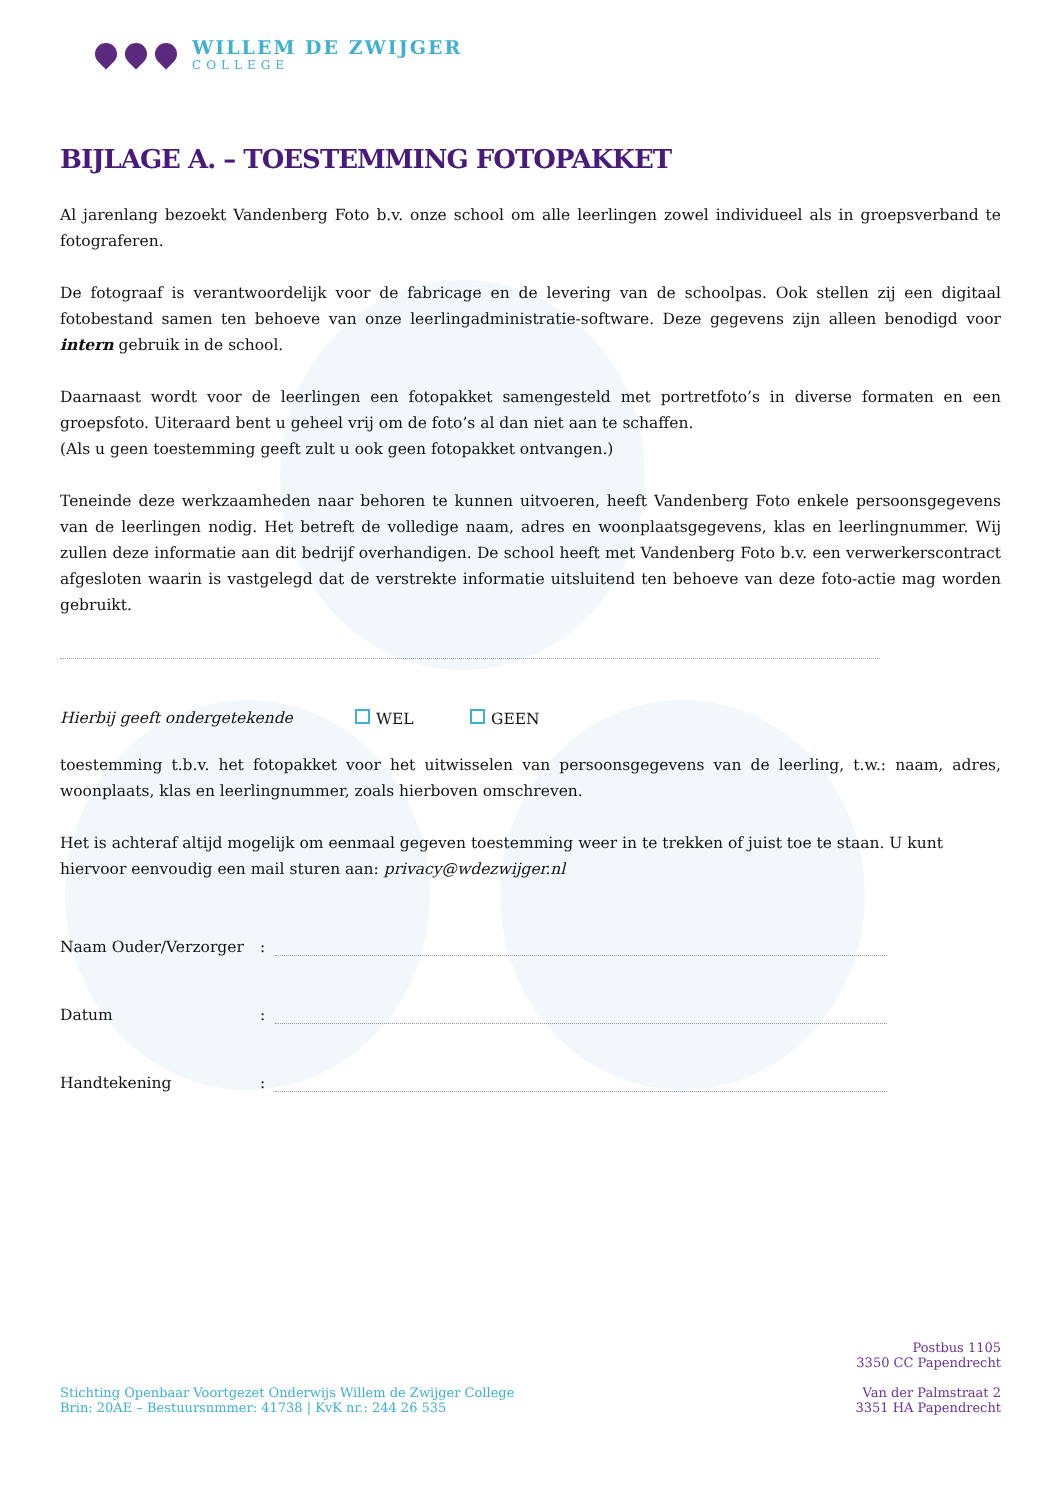WILLEM DE ZWIJGER
COLLEGE
BIJLAGE A. – TOESTEMMING FOTOPAKKET
Al jarenlang bezoekt Vandenberg Foto b.v. onze school om alle leerlingen zowel individueel als in groepsverband te fotograferen.
De fotograaf is verantwoordelijk voor de fabricage en de levering van de schoolpas. Ook stellen zij een digitaal fotobestand samen ten behoeve van onze leerlingadministratie-software. Deze gegevens zijn alleen benodigd voor intern gebruik in de school.
Daarnaast wordt voor de leerlingen een fotopakket samengesteld met portretfoto’s in diverse formaten en een groepsfoto. Uiteraard bent u geheel vrij om de foto’s al dan niet aan te schaffen.
(Als u geen toestemming geeft zult u ook geen fotopakket ontvangen.)
Teneinde deze werkzaamheden naar behoren te kunnen uitvoeren, heeft Vandenberg Foto enkele persoonsgegevens van de leerlingen nodig. Het betreft de volledige naam, adres en woonplaatsgegevens, klas en leerlingnummer. Wij zullen deze informatie aan dit bedrijf overhandigen. De school heeft met Vandenberg Foto b.v. een verwerkerscontract afgesloten waarin is vastgelegd dat de verstrekte informatie uitsluitend ten behoeve van deze foto-actie mag worden gebruikt.
Hierbij geeft ondergetekende WEL GEEN
toestemming t.b.v. het fotopakket voor het uitwisselen van persoonsgegevens van de leerling, t.w.: naam, adres, woonplaats, klas en leerlingnummer, zoals hierboven omschreven.
Het is achteraf altijd mogelijk om eenmaal gegeven toestemming weer in te trekken of juist toe te staan. U kunt hiervoor eenvoudig een mail sturen aan: privacy@wdezwijger.nl
Naam Ouder/Verzorger:
Datum:
Handtekening:
Stichting Openbaar Voortgezet Onderwijs Willem de Zwijger College
Brin: 20AE – Bestuursnmmer: 41738 | KvK nr.: 244 26 535
Postbus 1105
3350 CC Papendrecht
Van der Palmstraat 2
3351 HA Papendrecht